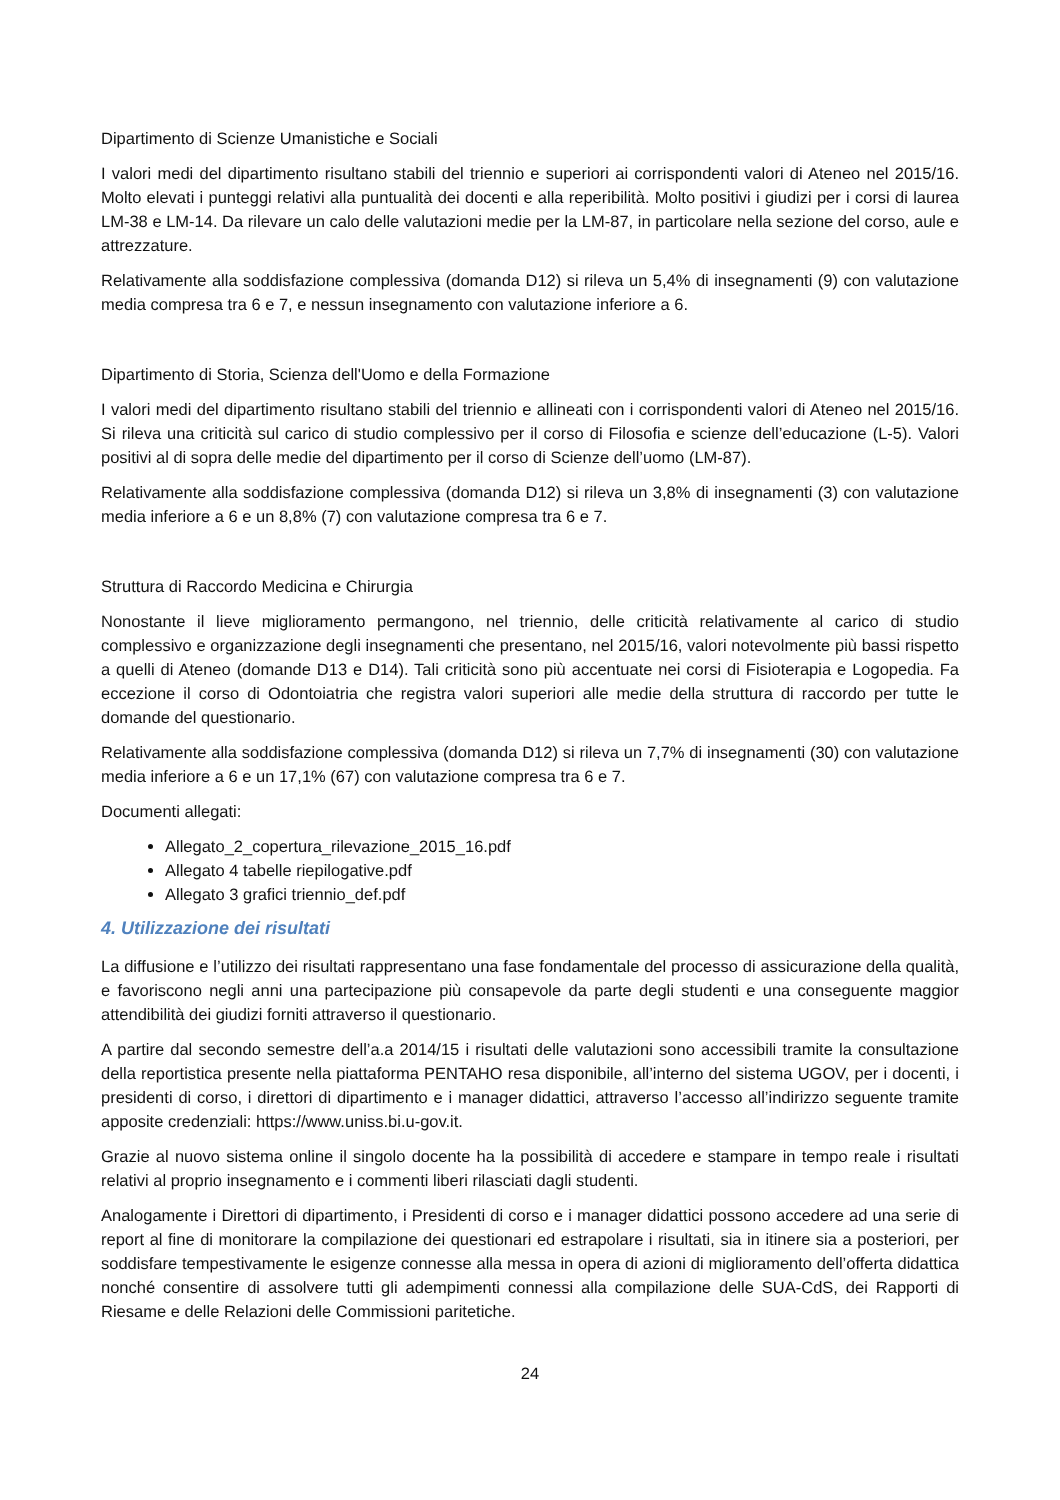Dipartimento di Scienze Umanistiche e Sociali
I valori medi del dipartimento risultano stabili del triennio e superiori ai corrispondenti valori di Ateneo nel 2015/16. Molto elevati i punteggi relativi alla puntualità dei docenti e alla reperibilità. Molto positivi i giudizi per i corsi di laurea LM-38 e LM-14. Da rilevare un calo delle valutazioni medie per la LM-87, in particolare nella sezione del corso, aule e attrezzature.
Relativamente alla soddisfazione complessiva (domanda D12) si rileva un 5,4% di insegnamenti (9) con valutazione media compresa tra 6 e 7, e nessun insegnamento con valutazione inferiore a 6.
Dipartimento di Storia, Scienza dell'Uomo e della Formazione
I valori medi del dipartimento risultano stabili del triennio e allineati con i corrispondenti valori di Ateneo nel 2015/16. Si rileva una criticità sul carico di studio complessivo per il corso di Filosofia e scienze dell’educazione (L-5). Valori positivi al di sopra delle medie del dipartimento per il corso di Scienze dell’uomo (LM-87).
Relativamente alla soddisfazione complessiva (domanda D12) si rileva un 3,8% di insegnamenti (3) con valutazione media inferiore a 6 e un 8,8% (7) con valutazione compresa tra 6 e 7.
Struttura di Raccordo Medicina e Chirurgia
Nonostante il lieve miglioramento permangono, nel triennio, delle criticità relativamente al carico di studio complessivo e organizzazione degli insegnamenti che presentano, nel 2015/16, valori notevolmente più bassi rispetto a quelli di Ateneo (domande D13 e D14). Tali criticità sono più accentuate nei corsi di Fisioterapia e Logopedia. Fa eccezione il corso di Odontoiatria che registra valori superiori alle medie della struttura di raccordo per tutte le domande del questionario.
Relativamente alla soddisfazione complessiva (domanda D12) si rileva un 7,7% di insegnamenti (30) con valutazione media inferiore a 6 e un 17,1% (67) con valutazione compresa tra 6 e 7.
Documenti allegati:
Allegato_2_copertura_rilevazione_2015_16.pdf
Allegato 4 tabelle riepilogative.pdf
Allegato 3 grafici triennio_def.pdf
4. Utilizzazione dei risultati
La diffusione e l’utilizzo dei risultati rappresentano una fase fondamentale del processo di assicurazione della qualità, e favoriscono negli anni una partecipazione più consapevole da parte degli studenti e una conseguente maggior attendibilità dei giudizi forniti attraverso il questionario.
A partire dal secondo semestre dell’a.a 2014/15 i risultati delle valutazioni sono accessibili tramite la consultazione della reportistica presente nella piattaforma PENTAHO resa disponibile, all’interno del sistema UGOV, per i docenti, i presidenti di corso, i direttori di dipartimento e i manager didattici, attraverso l’accesso all’indirizzo seguente tramite apposite credenziali: https://www.uniss.bi.u-gov.it.
Grazie al nuovo sistema online il singolo docente ha la possibilità di accedere e stampare in tempo reale i risultati relativi al proprio insegnamento e i commenti liberi rilasciati dagli studenti.
Analogamente i Direttori di dipartimento, i Presidenti di corso e i manager didattici possono accedere ad una serie di report al fine di monitorare la compilazione dei questionari ed estrapolare i risultati, sia in itinere sia a posteriori, per soddisfare tempestivamente le esigenze connesse alla messa in opera di azioni di miglioramento dell’offerta didattica nonché consentire di assolvere tutti gli adempimenti connessi alla compilazione delle SUA-CdS, dei Rapporti di Riesame e delle Relazioni delle Commissioni paritetiche.
24